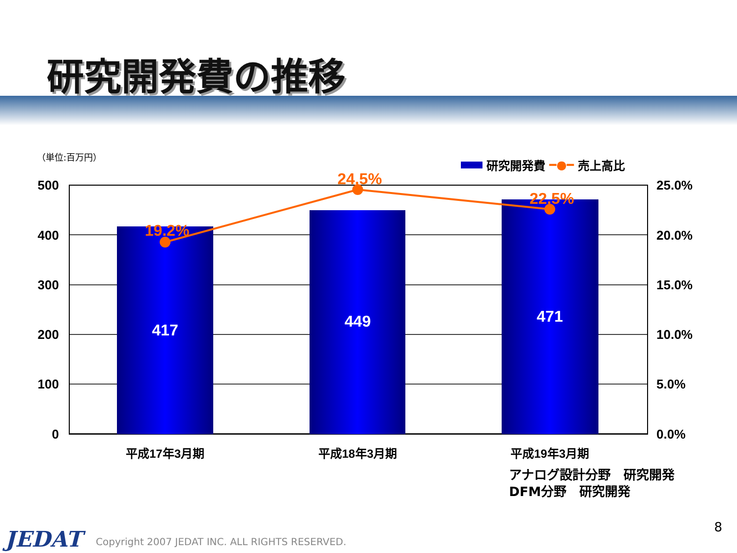研究開発費の推移
（単位:百万円）
研究開発費 ━●━ 売上高比
417
449
471
19.2%
24.5%
22.5%
500
400
300
200
100
0
25.0%
20.0%
15.0%
10.0%
5.0%
0.0%
平成17年3月期
平成18年3月期
平成19年3月期
アナログ設計分野　研究開発
DFM分野　研究開発
JEDAT
Copyright 2007 JEDAT INC. ALL RIGHTS RESERVED.
8